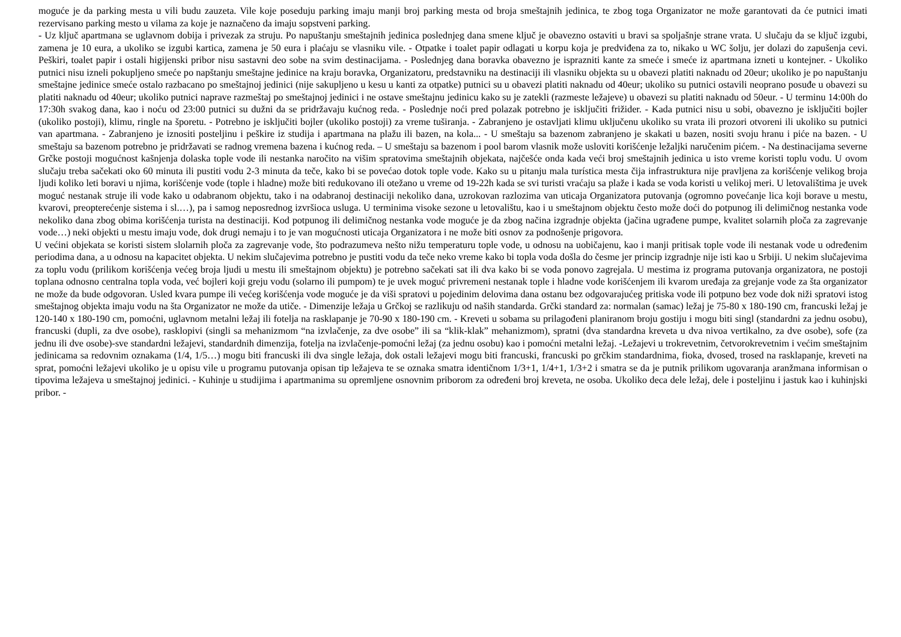moguće je da parking mesta u vili budu zauzeta. Vile koje poseduju parking imaju manji broj parking mesta od broja smeštajnih jedinica, te zbog toga Organizator ne može garantovati da će putnici imati rezervisano parking mesto u vilama za koje je naznačeno da imaju sopstveni parking.
- Uz ključ apartmana se uglavnom dobija i privezak za struju. Po napuštanju smeštajnih jedinica poslednjeg dana smene ključ je obavezno ostaviti u bravi sa spoljašnje strane vrata. U slučaju da se ključ izgubi, zamena je 10 eura, a ukoliko se izgubi kartica, zamena je 50 eura i plaćaju se vlasniku vile. - Otpatke i toalet papir odlagati u korpu koja je predviđena za to, nikako u WC šolju, jer dolazi do zapušenja cevi. Peškiri, toalet papir i ostali higijenski pribor nisu sastavni deo sobe na svim destinacijama. - Poslednjeg dana boravka obavezno je isprazniti kante za smeće i smeće iz apartmana izneti u kontejner. - Ukoliko putnici nisu izneli pokupljeno smeće po napštanju smeštajne jedinice na kraju boravka, Organizatoru, predstavniku na destinaciji ili vlasniku objekta su u obavezi platiti naknadu od 20eur; ukoliko je po napuštanju smeštajne jedinice smeće ostalo razbacano po smeštajnoj jedinici (nije sakupljeno u kesu u kanti za otpatke) putnici su u obavezi platiti naknadu od 40eur; ukoliko su putnici ostavili neoprano posuđe u obavezi su platiti naknadu od 40eur; ukoliko putnici naprave razmeštaj po smeštajnoj jedinici i ne ostave smeštajnu jedinicu kako su je zatekli (razmeste ležajeve) u obavezi su platiti naknadu od 50eur. - U terminu 14:00h do 17:30h svakog dana, kao i noću od 23:00 putnici su dužni da se pridržavaju kućnog reda. - Poslednje noći pred polazak potrebno je isključiti frižider. - Kada putnici nisu u sobi, obavezno je isključiti bojler (ukoliko postoji), klimu, ringle na šporetu. - Potrebno je isključiti bojler (ukoliko postoji) za vreme tuširanja. - Zabranjeno je ostavljati klimu uključenu ukoliko su vrata ili prozori otvoreni ili ukoliko su putnici van apartmana. - Zabranjeno je iznositi posteljinu i peškire iz studija i apartmana na plažu ili bazen, na kola... - U smeštaju sa bazenom zabranjeno je skakati u bazen, nositi svoju hranu i piće na bazen. - U smeštaju sa bazenom potrebno je pridržavati se radnog vremena bazena i kućnog reda. – U smeštaju sa bazenom i pool barom vlasnik može usloviti korišćenje ležaljki naručenim pićem. - Na destinacijama severne Grčke postoji mogućnost kašnjenja dolaska tople vode ili nestanka naročito na višim spratovima smeštajnih objekata, najčešće onda kada veći broj smeštajnih jedinica u isto vreme koristi toplu vodu. U ovom slučaju treba sačekati oko 60 minuta ili pustiti vodu 2-3 minuta da teče, kako bi se povećao dotok tople vode. Kako su u pitanju mala turística mesta čija infrastruktura nije pravljena za korišćenje velikog broja ljudi koliko leti boravi u njima, korišćenje vode (tople i hladne) može biti redukovano ili otežano u vreme od 19-22h kada se svi turisti vraćaju sa plaže i kada se voda koristi u velikoj meri. U letovalištima je uvek moguć nestanak struje ili vode kako u odabranom objektu, tako i na odabranoj destinaciji nekoliko dana, uzrokovan razlozima van uticaja Organizatora putovanja (ogromno povećanje lica koji borave u mestu, kvarovi, preopterećenje sistema i sl.…), pa i samog neposrednog izvršioca usluga. U terminima visoke sezone u letovalištu, kao i u smeštajnom objektu često može doći do potpunog ili delimičnog nestanka vode nekoliko dana zbog obima korišćenja turista na destinaciji. Kod potpunog ili delimičnog nestanka vode moguće je da zbog načina izgradnje objekta (jačina ugrađene pumpe, kvalitet solarnih ploča za zagrevanje vode…) neki objekti u mestu imaju vode, dok drugi nemaju i to je van mogućnosti uticaja Organizatora i ne može biti osnov za podnošenje prigovora.
U većini objekata se koristi sistem slolarnih ploča za zagrevanje vode, što podrazumeva nešto nižu temperaturu tople vode, u odnosu na uobičajenu, kao i manji pritisak tople vode ili nestanak vode u određenim periodima dana, a u odnosu na kapacitet objekta. U nekim slučajevima potrebno je pustiti vodu da teče neko vreme kako bi topla voda došla do česme jer princip izgradnje nije isti kao u Srbiji. U nekim slučajevima za toplu vodu (prilikom korišćenja većeg broja ljudi u mestu ili smeštajnom objektu) je potrebno sačekati sat ili dva kako bi se voda ponovo zagrejala. U mestima iz programa putovanja organizatora, ne postoji toplana odnosno centralna topla voda, već bojleri koji greju vodu (solarno ili pumpom) te je uvek moguć privremeni nestanak tople i hladne vode korišćenjem ili kvarom uređaja za grejanje vode za šta organizator ne može da bude odgovoran. Usled kvara pumpe ili većeg korišćenja vode moguće je da viši spratovi u pojedinim delovima dana ostanu bez odgovarajućeg pritiska vode ili potpuno bez vode dok niži spratovi istog smeštajnog objekta imaju vodu na šta Organizator ne može da utiče. - Dimenzije ležaja u Grčkoj se razlikuju od naših standarda. Grčki standard za: normalan (samac) ležaj je 75-80 x 180-190 cm, francuski ležaj je 120-140 x 180-190 cm, pomoćni, uglavnom metalni ležaj ili fotelja na rasklapanje je 70-90 x 180-190 cm. - Kreveti u sobama su prilagođeni planiranom broju gostiju i mogu biti singl (standardni za jednu osobu), francuski (dupli, za dve osobe), rasklopivi (singli sa mehanizmom “na izvlačenje, za dve osobe” ili sa “klik-klak” mehanizmom), spratni (dva standardna kreveta u dva nivoa vertikalno, za dve osobe), sofe (za jednu ili dve osobe)-sve standardni ležajevi, standardnih dimenzija, fotelja na izvlačenje-pomoćni ležaj (za jednu osobu) kao i pomoćni metalni ležaj. -Ležajevi u trokrevetnim, četvorokrevetnim i većim smeštajnim jedinicama sa redovnim oznakama (1/4, 1/5…) mogu biti francuski ili dva single ležaja, dok ostali ležajevi mogu biti francuski, francuski po grčkim standardnima, fioka, dvosed, trosed na rasklapanje, kreveti na sprat, pomoćni ležajevi ukoliko je u opisu vile u programu putovanja opisan tip ležajeva te se oznaka smatra identičnom 1/3+1, 1/4+1, 1/3+2 i smatra se da je putnik prilikom ugovaranja aranžmana informisan o tipovima ležajeva u smeštajnoj jedinici. - Kuhinje u studijima i apartmanima su opremljene osnovnim priborom za određeni broj kreveta, ne osoba. Ukoliko deca dele ležaj, dele i posteljinu i jastuk kao i kuhinjski pribor. -